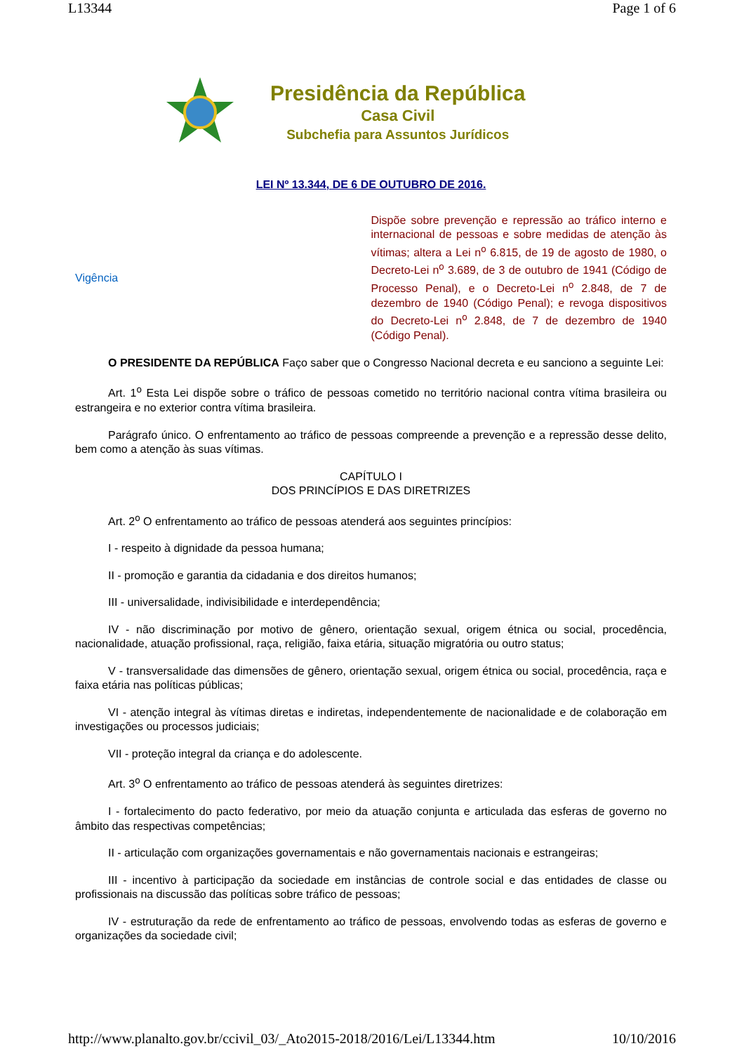L13344 Page 1 of 6
Presidência da República
Casa Civil
Subchefia para Assuntos Jurídicos
LEI Nº 13.344, DE 6 DE OUTUBRO DE 2016.
Vigência
Dispõe sobre prevenção e repressão ao tráfico interno e internacional de pessoas e sobre medidas de atenção às vítimas; altera a Lei n<sup>o</sup> 6.815, de 19 de agosto de 1980, o Decreto-Lei n<sup>o</sup> 3.689, de 3 de outubro de 1941 (Código de Processo Penal), e o Decreto-Lei n<sup>o</sup> 2.848, de 7 de dezembro de 1940 (Código Penal); e revoga dispositivos do Decreto-Lei n<sup>o</sup> 2.848, de 7 de dezembro de 1940 (Código Penal).
O PRESIDENTE DA REPÚBLICA Faço saber que o Congresso Nacional decreta e eu sanciono a seguinte Lei:
Art. 1<sup>o</sup> Esta Lei dispõe sobre o tráfico de pessoas cometido no território nacional contra vítima brasileira ou estrangeira e no exterior contra vítima brasileira.
Parágrafo único. O enfrentamento ao tráfico de pessoas compreende a prevenção e a repressão desse delito, bem como a atenção às suas vítimas.
CAPÍTULO I
DOS PRINCÍPIOS E DAS DIRETRIZES
Art. 2<sup>o</sup> O enfrentamento ao tráfico de pessoas atenderá aos seguintes princípios:
I - respeito à dignidade da pessoa humana;
II - promoção e garantia da cidadania e dos direitos humanos;
III - universalidade, indivisibilidade e interdependência;
IV - não discriminação por motivo de gênero, orientação sexual, origem étnica ou social, procedência, nacionalidade, atuação profissional, raça, religião, faixa etária, situação migratória ou outro status;
V - transversalidade das dimensões de gênero, orientação sexual, origem étnica ou social, procedência, raça e faixa etária nas políticas públicas;
VI - atenção integral às vítimas diretas e indiretas, independentemente de nacionalidade e de colaboração em investigações ou processos judiciais;
VII - proteção integral da criança e do adolescente.
Art. 3<sup>o</sup> O enfrentamento ao tráfico de pessoas atenderá às seguintes diretrizes:
I - fortalecimento do pacto federativo, por meio da atuação conjunta e articulada das esferas de governo no âmbito das respectivas competências;
II - articulação com organizações governamentais e não governamentais nacionais e estrangeiras;
III - incentivo à participação da sociedade em instâncias de controle social e das entidades de classe ou profissionais na discussão das políticas sobre tráfico de pessoas;
IV - estruturação da rede de enfrentamento ao tráfico de pessoas, envolvendo todas as esferas de governo e organizações da sociedade civil;
http://www.planalto.gov.br/ccivil_03/_Ato2015-2018/2016/Lei/L13344.htm 10/10/2016